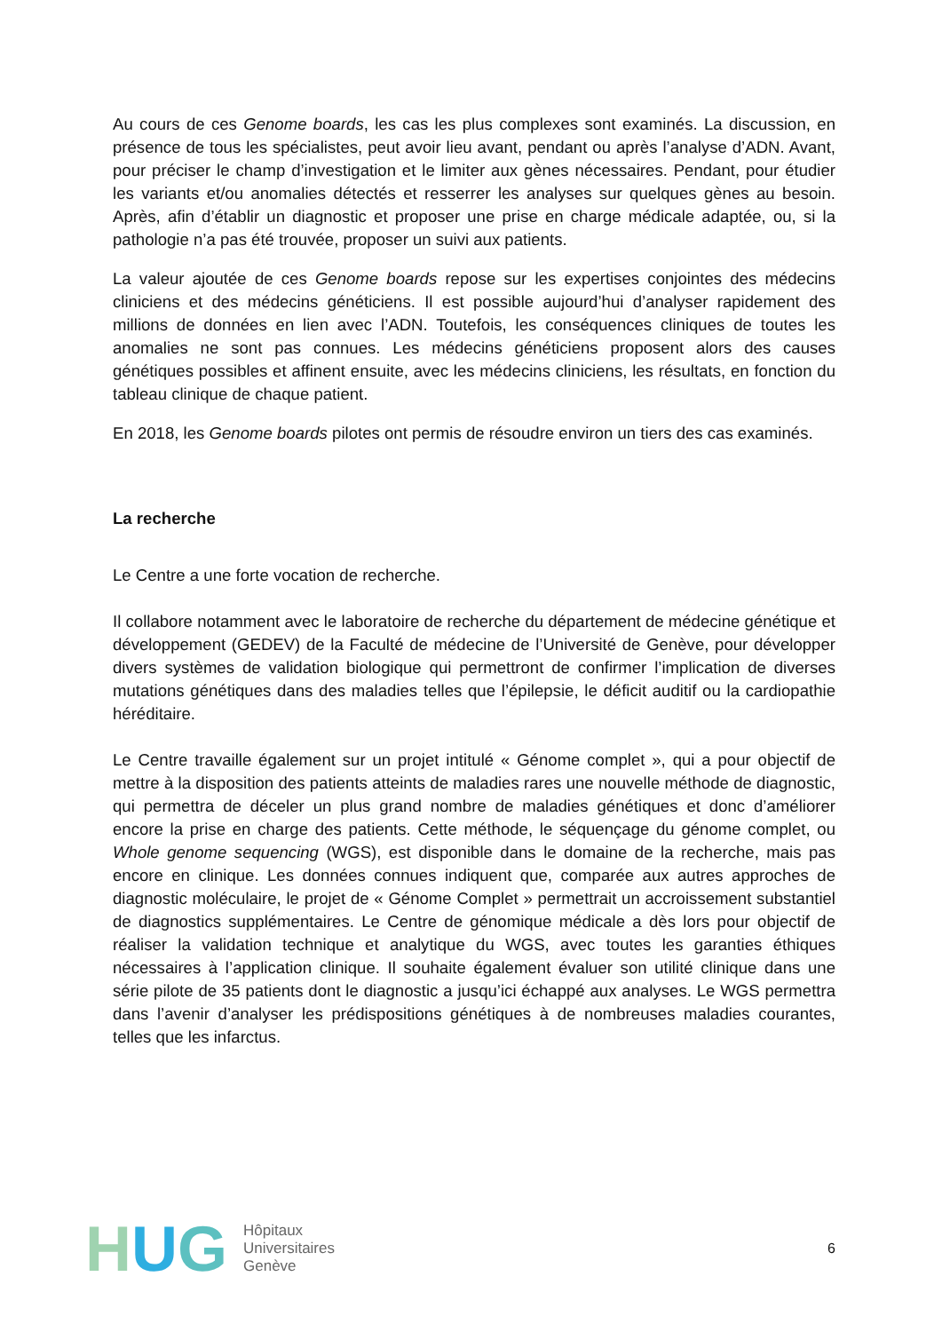Au cours de ces Genome boards, les cas les plus complexes sont examinés. La discussion, en présence de tous les spécialistes, peut avoir lieu avant, pendant ou après l’analyse d’ADN. Avant, pour préciser le champ d’investigation et le limiter aux gènes nécessaires. Pendant, pour étudier les variants et/ou anomalies détectés et resserrer les analyses sur quelques gènes au besoin. Après, afin d’établir un diagnostic et proposer une prise en charge médicale adaptée, ou, si la pathologie n’a pas été trouvée, proposer un suivi aux patients.
La valeur ajoutée de ces Genome boards repose sur les expertises conjointes des médecins cliniciens et des médecins généticiens. Il est possible aujourd’hui d’analyser rapidement des millions de données en lien avec l’ADN. Toutefois, les conséquences cliniques de toutes les anomalies ne sont pas connues. Les médecins généticiens proposent alors des causes génétiques possibles et affinent ensuite, avec les médecins cliniciens, les résultats, en fonction du tableau clinique de chaque patient.
En 2018, les Genome boards pilotes ont permis de résoudre environ un tiers des cas examinés.
La recherche
Le Centre a une forte vocation de recherche.
Il collabore notamment avec le laboratoire de recherche du département de médecine génétique et développement (GEDEV) de la Faculté de médecine de l’Université de Genève, pour développer divers systèmes de validation biologique qui permettront de confirmer l’implication de diverses mutations génétiques dans des maladies telles que l’épilepsie, le déficit auditif ou la cardiopathie héréditaire.
Le Centre travaille également sur un projet intitulé « Génome complet », qui a pour objectif de mettre à la disposition des patients atteints de maladies rares une nouvelle méthode de diagnostic, qui permettra de déceler un plus grand nombre de maladies génétiques et donc d’améliorer encore la prise en charge des patients. Cette méthode, le séquençage du génome complet, ou Whole genome sequencing (WGS), est disponible dans le domaine de la recherche, mais pas encore en clinique. Les données connues indiquent que, comparée aux autres approches de diagnostic moléculaire, le projet de « Génome Complet » permettrait un accroissement substantiel de diagnostics supplémentaires. Le Centre de génomique médicale a dès lors pour objectif de réaliser la validation technique et analytique du WGS, avec toutes les garanties éthiques nécessaires à l’application clinique. Il souhaite également évaluer son utilité clinique dans une série pilote de 35 patients dont le diagnostic a jusqu’ici échappé aux analyses. Le WGS permettra dans l’avenir d’analyser les prédispositions génétiques à de nombreuses maladies courantes, telles que les infarctus.
H U G
Hôpitaux
Universitaires
Genève
6